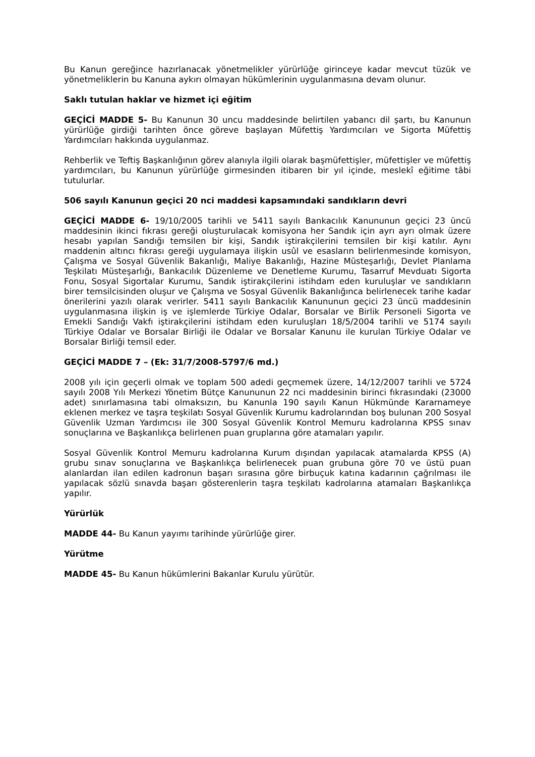Bu Kanun gereğince hazırlanacak yönetmelikler yürürlüğe girinceye kadar mevcut tüzük ve yönetmeliklerin bu Kanuna aykırı olmayan hükümlerinin uygulanmasına devam olunur.
Saklı tutulan haklar ve hizmet içi eğitim
GEÇİCİ MADDE 5- Bu Kanunun 30 uncu maddesinde belirtilen yabancı dil şartı, bu Kanunun yürürlüğe girdiği tarihten önce göreve başlayan Müfettiş Yardımcıları ve Sigorta Müfettiş Yardımcıları hakkında uygulanmaz.
Rehberlik ve Teftiş Başkanlığının görev alanıyla ilgili olarak başmüfettişler, müfettişler ve müfettiş yardımcıları, bu Kanunun yürürlüğe girmesinden itibaren bir yıl içinde, meslekî eğitime tâbi tutulurlar.
506 sayılı Kanunun geçici 20 nci maddesi kapsamındaki sandıkların devri
GEÇİCİ MADDE 6- 19/10/2005 tarihli ve 5411 sayılı Bankacılık Kanununun geçici 23 üncü maddesinin ikinci fıkrası gereği oluşturulacak komisyona her Sandık için ayrı ayrı olmak üzere hesabı yapılan Sandığı temsilen bir kişi, Sandık iştirakçilerini temsilen bir kişi katılır. Aynı maddenin altıncı fıkrası gereği uygulamaya ilişkin usûl ve esasların belirlenmesinde komisyon, Çalışma ve Sosyal Güvenlik Bakanlığı, Maliye Bakanlığı, Hazine Müsteşarlığı, Devlet Planlama Teşkilatı Müsteşarlığı, Bankacılık Düzenleme ve Denetleme Kurumu, Tasarruf Mevduatı Sigorta Fonu, Sosyal Sigortalar Kurumu, Sandık iştirakçilerini istihdam eden kuruluşlar ve sandıkların birer temsilcisinden oluşur ve Çalışma ve Sosyal Güvenlik Bakanlığınca belirlenecek tarihe kadar önerilerini yazılı olarak verirler. 5411 sayılı Bankacılık Kanununun geçici 23 üncü maddesinin uygulanmasına ilişkin iş ve işlemlerde Türkiye Odalar, Borsalar ve Birlik Personeli Sigorta ve Emekli Sandığı Vakfı iştirakçilerini istihdam eden kuruluşları 18/5/2004 tarihli ve 5174 sayılı Türkiye Odalar ve Borsalar Birliği ile Odalar ve Borsalar Kanunu ile kurulan Türkiye Odalar ve Borsalar Birliği temsil eder.
GEÇİCİ MADDE 7 – (Ek: 31/7/2008-5797/6 md.)
2008 yılı için geçerli olmak ve toplam 500 adedi geçmemek üzere, 14/12/2007 tarihli ve 5724 sayılı 2008 Yılı Merkezi Yönetim Bütçe Kanununun 22 nci maddesinin birinci fıkrasındaki (23000 adet) sınırlamasına tabi olmaksızın, bu Kanunla 190 sayılı Kanun Hükmünde Kararnameye eklenen merkez ve taşra teşkilatı Sosyal Güvenlik Kurumu kadrolarından boş bulunan 200 Sosyal Güvenlik Uzman Yardımcısı ile 300 Sosyal Güvenlik Kontrol Memuru kadrolarına KPSS sınav sonuçlarına ve Başkanlıkça belirlenen puan gruplarına göre atamaları yapılır.
Sosyal Güvenlik Kontrol Memuru kadrolarına Kurum dışından yapılacak atamalarda KPSS (A) grubu sınav sonuçlarına ve Başkanlıkça belirlenecek puan grubuna göre 70 ve üstü puan alanlardan ilan edilen kadronun başarı sırasına göre birbuçuk katına kadarının çağrılması ile yapılacak sözlü sınavda başarı gösterenlerin taşra teşkilatı kadrolarına atamaları Başkanlıkça yapılır.
Yürürlük
MADDE 44- Bu Kanun yayımı tarihinde yürürlüğe girer.
Yürütme
MADDE 45- Bu Kanun hükümlerini Bakanlar Kurulu yürütür.